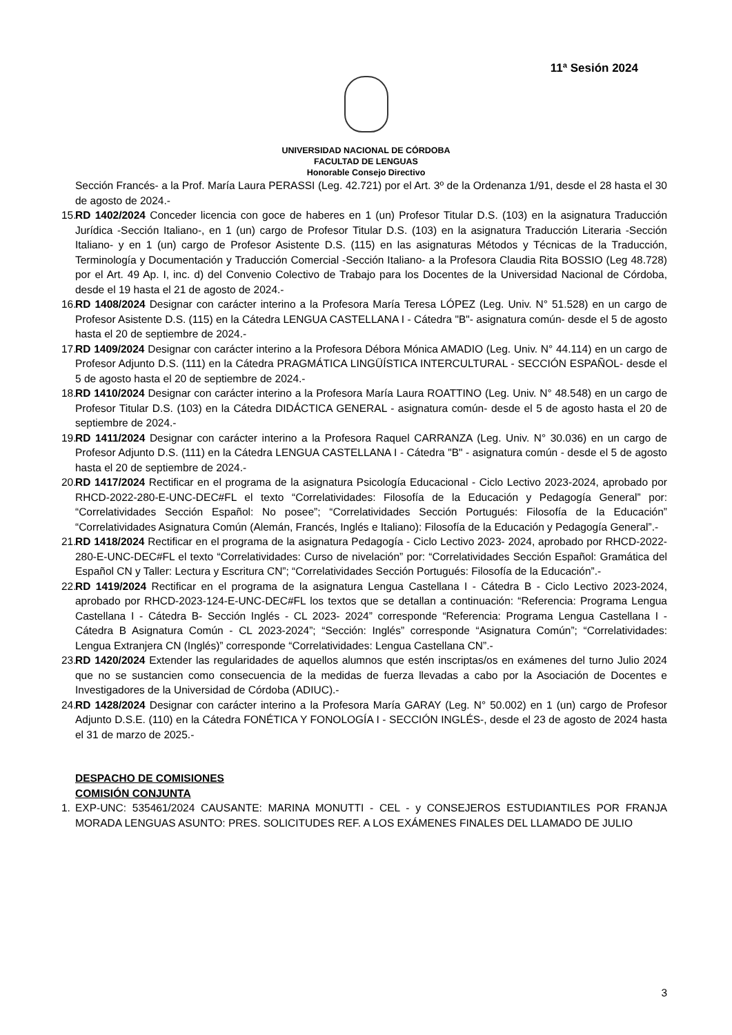11ª Sesión 2024
UNIVERSIDAD NACIONAL DE CÓRDOBA
FACULTAD DE LENGUAS
Honorable Consejo Directivo
Sección Francés- a la Prof. María Laura PERASSI (Leg. 42.721) por el Art. 3º de la Ordenanza 1/91, desde el 28 hasta el 30 de agosto de 2024.-
15. RD 1402/2024 Conceder licencia con goce de haberes en 1 (un) Profesor Titular D.S. (103) en la asignatura Traducción Jurídica -Sección Italiano-, en 1 (un) cargo de Profesor Titular D.S. (103) en la asignatura Traducción Literaria -Sección Italiano- y en 1 (un) cargo de Profesor Asistente D.S. (115) en las asignaturas Métodos y Técnicas de la Traducción, Terminología y Documentación y Traducción Comercial -Sección Italiano- a la Profesora Claudia Rita BOSSIO (Leg 48.728) por el Art. 49 Ap. I, inc. d) del Convenio Colectivo de Trabajo para los Docentes de la Universidad Nacional de Córdoba, desde el 19 hasta el 21 de agosto de 2024.-
16. RD 1408/2024 Designar con carácter interino a la Profesora María Teresa LÓPEZ (Leg. Univ. N° 51.528) en un cargo de Profesor Asistente D.S. (115) en la Cátedra LENGUA CASTELLANA I - Cátedra "B"- asignatura común- desde el 5 de agosto hasta el 20 de septiembre de 2024.-
17. RD 1409/2024 Designar con carácter interino a la Profesora Débora Mónica AMADIO (Leg. Univ. N° 44.114) en un cargo de Profesor Adjunto D.S. (111) en la Cátedra PRAGMÁTICA LINGÜÍSTICA INTERCULTURAL - SECCIÓN ESPAÑOL- desde el 5 de agosto hasta el 20 de septiembre de 2024.-
18. RD 1410/2024 Designar con carácter interino a la Profesora María Laura ROATTINO (Leg. Univ. N° 48.548) en un cargo de Profesor Titular D.S. (103) en la Cátedra DIDÁCTICA GENERAL - asignatura común- desde el 5 de agosto hasta el 20 de septiembre de 2024.-
19. RD 1411/2024 Designar con carácter interino a la Profesora Raquel CARRANZA (Leg. Univ. N° 30.036) en un cargo de Profesor Adjunto D.S. (111) en la Cátedra LENGUA CASTELLANA I - Cátedra "B" - asignatura común - desde el 5 de agosto hasta el 20 de septiembre de 2024.-
20. RD 1417/2024 Rectificar en el programa de la asignatura Psicología Educacional - Ciclo Lectivo 2023-2024, aprobado por RHCD-2022-280-E-UNC-DEC#FL el texto “Correlatividades: Filosofía de la Educación y Pedagogía General” por: “Correlatividades Sección Español: No posee”; “Correlatividades Sección Portugués: Filosofía de la Educación” “Correlatividades Asignatura Común (Alemán, Francés, Inglés e Italiano): Filosofía de la Educación y Pedagogía General”.-
21. RD 1418/2024 Rectificar en el programa de la asignatura Pedagogía - Ciclo Lectivo 2023- 2024, aprobado por RHCD-2022-280-E-UNC-DEC#FL el texto “Correlatividades: Curso de nivelación” por: “Correlatividades Sección Español: Gramática del Español CN y Taller: Lectura y Escritura CN”; “Correlatividades Sección Portugués: Filosofía de la Educación”.-
22. RD 1419/2024 Rectificar en el programa de la asignatura Lengua Castellana I - Cátedra B - Ciclo Lectivo 2023-2024, aprobado por RHCD-2023-124-E-UNC-DEC#FL los textos que se detallan a continuación: “Referencia: Programa Lengua Castellana I - Cátedra B- Sección Inglés - CL 2023- 2024” corresponde “Referencia: Programa Lengua Castellana I - Cátedra B Asignatura Común - CL 2023-2024”; “Sección: Inglés” corresponde “Asignatura Común”; “Correlatividades: Lengua Extranjera CN (Inglés)” corresponde “Correlatividades: Lengua Castellana CN”.-
23. RD 1420/2024 Extender las regularidades de aquellos alumnos que estén inscriptas/os en exámenes del turno Julio 2024 que no se sustancien como consecuencia de la medidas de fuerza llevadas a cabo por la Asociación de Docentes e Investigadores de la Universidad de Córdoba (ADIUC).-
24. RD 1428/2024 Designar con carácter interino a la Profesora María GARAY (Leg. N° 50.002) en 1 (un) cargo de Profesor Adjunto D.S.E. (110) en la Cátedra FONÉTICA Y FONOLOGÍA I - SECCIÓN INGLÉS-, desde el 23 de agosto de 2024 hasta el 31 de marzo de 2025.-
DESPACHO DE COMISIONES
COMISIÓN CONJUNTA
1. EXP-UNC: 535461/2024 CAUSANTE: MARINA MONUTTI - CEL - y CONSEJEROS ESTUDIANTILES POR FRANJA MORADA LENGUAS ASUNTO: PRES. SOLICITUDES REF. A LOS EXÁMENES FINALES DEL LLAMADO DE JULIO
3